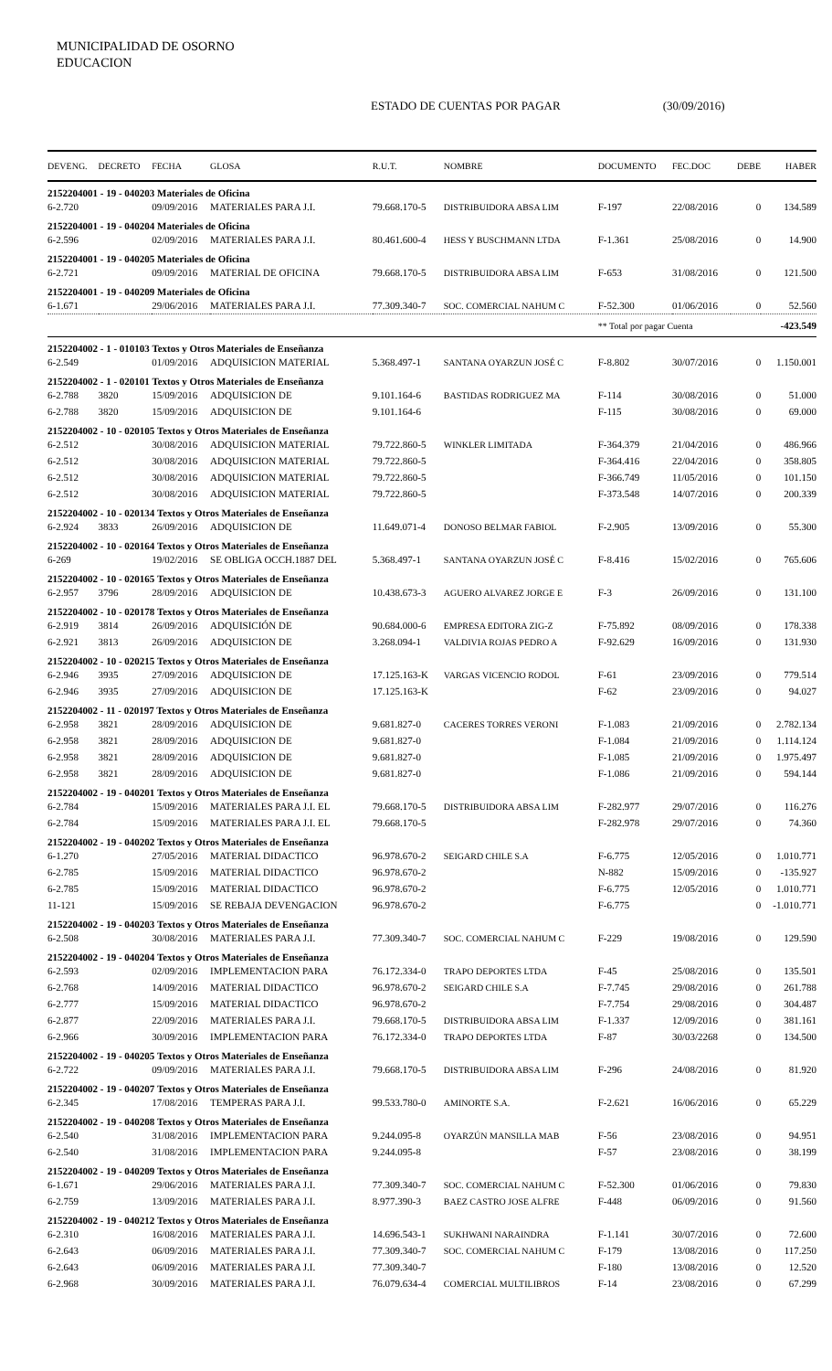MUNICIPALIDAD DE OSORNO
EDUCACION
ESTADO DE CUENTAS POR PAGAR (30/09/2016)
| DEVENG. | DECRETO | FECHA | GLOSA | R.U.T. | NOMBRE | DOCUMENTO | FEC.DOC | DEBE | HABER |
| --- | --- | --- | --- | --- | --- | --- | --- | --- | --- |
| 2152204001 - 19 - 040203 Materiales de Oficina | | | | | | | | | |
| 6-2.720 | | 09/09/2016 | MATERIALES PARA J.I. | 79.668.170-5 | DISTRIBUIDORA ABSA LIM | F-197 | 22/08/2016 | 0 | 134.589 |
| 2152204001 - 19 - 040204 Materiales de Oficina | | | | | | | | | |
| 6-2.596 | | 02/09/2016 | MATERIALES PARA J.I. | 80.461.600-4 | HESS Y BUSCHMANN LTDA | F-1.361 | 25/08/2016 | 0 | 14.900 |
| 2152204001 - 19 - 040205 Materiales de Oficina | | | | | | | | | |
| 6-2.721 | | 09/09/2016 | MATERIAL DE OFICINA | 79.668.170-5 | DISTRIBUIDORA ABSA LIM | F-653 | 31/08/2016 | 0 | 121.500 |
| 2152204001 - 19 - 040209 Materiales de Oficina | | | | | | | | | |
| 6-1.671 | | 29/06/2016 | MATERIALES PARA J.I. | 77.309.340-7 | SOC. COMERCIAL NAHUM C | F-52.300 | 01/06/2016 | 0 | 52.560 |
| | | | | | | ** Total por pagar Cuenta | | | -423.549 |
| 2152204002 - 1 - 010103 Textos y Otros Materiales de Enseñanza | | | | | | | | | |
| 6-2.549 | | 01/09/2016 | ADQUISICION MATERIAL | 5.368.497-1 | SANTANA OYARZUN JOSÉ C | F-8.802 | 30/07/2016 | 0 | 1.150.001 |
| 2152204002 - 1 - 020101 Textos y Otros Materiales de Enseñanza | | | | | | | | | |
| 6-2.788 | 3820 | 15/09/2016 | ADQUISICION DE | 9.101.164-6 | BASTIDAS RODRIGUEZ MA | F-114 | 30/08/2016 | 0 | 51.000 |
| 6-2.788 | 3820 | 15/09/2016 | ADQUISICION DE | 9.101.164-6 | | F-115 | 30/08/2016 | 0 | 69.000 |
| 2152204002 - 10 - 020105 Textos y Otros Materiales de Enseñanza | | | | | | | | | |
| 6-2.512 | | 30/08/2016 | ADQUISICION MATERIAL | 79.722.860-5 | WINKLER LIMITADA | F-364.379 | 21/04/2016 | 0 | 486.966 |
| 6-2.512 | | 30/08/2016 | ADQUISICION MATERIAL | 79.722.860-5 | | F-364.416 | 22/04/2016 | 0 | 358.805 |
| 6-2.512 | | 30/08/2016 | ADQUISICION MATERIAL | 79.722.860-5 | | F-366.749 | 11/05/2016 | 0 | 101.150 |
| 6-2.512 | | 30/08/2016 | ADQUISICION MATERIAL | 79.722.860-5 | | F-373.548 | 14/07/2016 | 0 | 200.339 |
| 2152204002 - 10 - 020134 Textos y Otros Materiales de Enseñanza | | | | | | | | | |
| 6-2.924 | 3833 | 26/09/2016 | ADQUISICION DE | 11.649.071-4 | DONOSO BELMAR FABIOL | F-2.905 | 13/09/2016 | 0 | 55.300 |
| 2152204002 - 10 - 020164 Textos y Otros Materiales de Enseñanza | | | | | | | | | |
| 6-269 | | 19/02/2016 | SE OBLIGA OCCH.1887 DEL | 5.368.497-1 | SANTANA OYARZUN JOSÉ C | F-8.416 | 15/02/2016 | 0 | 765.606 |
| 2152204002 - 10 - 020165 Textos y Otros Materiales de Enseñanza | | | | | | | | | |
| 6-2.957 | 3796 | 28/09/2016 | ADQUISICION DE | 10.438.673-3 | AGUERO ALVAREZ JORGE E | F-3 | 26/09/2016 | 0 | 131.100 |
| 2152204002 - 10 - 020178 Textos y Otros Materiales de Enseñanza | | | | | | | | | |
| 6-2.919 | 3814 | 26/09/2016 | ADQUISICIÓN DE | 90.684.000-6 | EMPRESA EDITORA ZIG-Z | F-75.892 | 08/09/2016 | 0 | 178.338 |
| 6-2.921 | 3813 | 26/09/2016 | ADQUISICION DE | 3.268.094-1 | VALDIVIA ROJAS PEDRO A | F-92.629 | 16/09/2016 | 0 | 131.930 |
| 2152204002 - 10 - 020215 Textos y Otros Materiales de Enseñanza | | | | | | | | | |
| 6-2.946 | 3935 | 27/09/2016 | ADQUISICION DE | 17.125.163-K | VARGAS VICENCIO RODOL | F-61 | 23/09/2016 | 0 | 779.514 |
| 6-2.946 | 3935 | 27/09/2016 | ADQUISICION DE | 17.125.163-K | | F-62 | 23/09/2016 | 0 | 94.027 |
| 2152204002 - 11 - 020197 Textos y Otros Materiales de Enseñanza | | | | | | | | | |
| 6-2.958 | 3821 | 28/09/2016 | ADQUISICION DE | 9.681.827-0 | CACERES TORRES VERONI | F-1.083 | 21/09/2016 | 0 | 2.782.134 |
| 6-2.958 | 3821 | 28/09/2016 | ADQUISICION DE | 9.681.827-0 | | F-1.084 | 21/09/2016 | 0 | 1.114.124 |
| 6-2.958 | 3821 | 28/09/2016 | ADQUISICION DE | 9.681.827-0 | | F-1.085 | 21/09/2016 | 0 | 1.975.497 |
| 6-2.958 | 3821 | 28/09/2016 | ADQUISICION DE | 9.681.827-0 | | F-1.086 | 21/09/2016 | 0 | 594.144 |
| 2152204002 - 19 - 040201 Textos y Otros Materiales de Enseñanza | | | | | | | | | |
| 6-2.784 | | 15/09/2016 | MATERIALES PARA J.I. EL | 79.668.170-5 | DISTRIBUIDORA ABSA LIM | F-282.977 | 29/07/2016 | 0 | 116.276 |
| 6-2.784 | | 15/09/2016 | MATERIALES PARA J.I. EL | 79.668.170-5 | | F-282.978 | 29/07/2016 | 0 | 74.360 |
| 2152204002 - 19 - 040202 Textos y Otros Materiales de Enseñanza | | | | | | | | | |
| 6-1.270 | | 27/05/2016 | MATERIAL DIDACTICO | 96.978.670-2 | SEIGARD CHILE S.A | F-6.775 | 12/05/2016 | 0 | 1.010.771 |
| 6-2.785 | | 15/09/2016 | MATERIAL DIDACTICO | 96.978.670-2 | | N-882 | 15/09/2016 | 0 | -135.927 |
| 6-2.785 | | 15/09/2016 | MATERIAL DIDACTICO | 96.978.670-2 | | F-6.775 | 12/05/2016 | 0 | 1.010.771 |
| 11-121 | | 15/09/2016 | SE REBAJA DEVENGACION | 96.978.670-2 | | F-6.775 | | 0 | -1.010.771 |
| 2152204002 - 19 - 040203 Textos y Otros Materiales de Enseñanza | | | | | | | | | |
| 6-2.508 | | 30/08/2016 | MATERIALES PARA J.I. | 77.309.340-7 | SOC. COMERCIAL NAHUM C | F-229 | 19/08/2016 | 0 | 129.590 |
| 2152204002 - 19 - 040204 Textos y Otros Materiales de Enseñanza | | | | | | | | | |
| 6-2.593 | | 02/09/2016 | IMPLEMENTACION PARA | 76.172.334-0 | TRAPO DEPORTES LTDA | F-45 | 25/08/2016 | 0 | 135.501 |
| 6-2.768 | | 14/09/2016 | MATERIAL DIDACTICO | 96.978.670-2 | SEIGARD CHILE S.A | F-7.745 | 29/08/2016 | 0 | 261.788 |
| 6-2.777 | | 15/09/2016 | MATERIAL DIDACTICO | 96.978.670-2 | | F-7.754 | 29/08/2016 | 0 | 304.487 |
| 6-2.877 | | 22/09/2016 | MATERIALES PARA J.I. | 79.668.170-5 | DISTRIBUIDORA ABSA LIM | F-1.337 | 12/09/2016 | 0 | 381.161 |
| 6-2.966 | | 30/09/2016 | IMPLEMENTACION PARA | 76.172.334-0 | TRAPO DEPORTES LTDA | F-87 | 30/03/2268 | 0 | 134.500 |
| 2152204002 - 19 - 040205 Textos y Otros Materiales de Enseñanza | | | | | | | | | |
| 6-2.722 | | 09/09/2016 | MATERIALES PARA J.I. | 79.668.170-5 | DISTRIBUIDORA ABSA LIM | F-296 | 24/08/2016 | 0 | 81.920 |
| 2152204002 - 19 - 040207 Textos y Otros Materiales de Enseñanza | | | | | | | | | |
| 6-2.345 | | 17/08/2016 | TEMPERAS PARA J.I. | 99.533.780-0 | AMINORTE S.A. | F-2.621 | 16/06/2016 | 0 | 65.229 |
| 2152204002 - 19 - 040208 Textos y Otros Materiales de Enseñanza | | | | | | | | | |
| 6-2.540 | | 31/08/2016 | IMPLEMENTACION PARA | 9.244.095-8 | OYARZÚN MANSILLA MAB | F-56 | 23/08/2016 | 0 | 94.951 |
| 6-2.540 | | 31/08/2016 | IMPLEMENTACION PARA | 9.244.095-8 | | F-57 | 23/08/2016 | 0 | 38.199 |
| 2152204002 - 19 - 040209 Textos y Otros Materiales de Enseñanza | | | | | | | | | |
| 6-1.671 | | 29/06/2016 | MATERIALES PARA J.I. | 77.309.340-7 | SOC. COMERCIAL NAHUM C | F-52.300 | 01/06/2016 | 0 | 79.830 |
| 6-2.759 | | 13/09/2016 | MATERIALES PARA J.I. | 8.977.390-3 | BAEZ CASTRO JOSE ALFRE | F-448 | 06/09/2016 | 0 | 91.560 |
| 2152204002 - 19 - 040212 Textos y Otros Materiales de Enseñanza | | | | | | | | | |
| 6-2.310 | | 16/08/2016 | MATERIALES PARA J.I. | 14.696.543-1 | SUKHWANI NARAINDRA | F-1.141 | 30/07/2016 | 0 | 72.600 |
| 6-2.643 | | 06/09/2016 | MATERIALES PARA J.I. | 77.309.340-7 | SOC. COMERCIAL NAHUM C | F-179 | 13/08/2016 | 0 | 117.250 |
| 6-2.643 | | 06/09/2016 | MATERIALES PARA J.I. | 77.309.340-7 | | F-180 | 13/08/2016 | 0 | 12.520 |
| 6-2.968 | | 30/09/2016 | MATERIALES PARA J.I. | 76.079.634-4 | COMERCIAL MULTILIBROS | F-14 | 23/08/2016 | 0 | 67.299 |